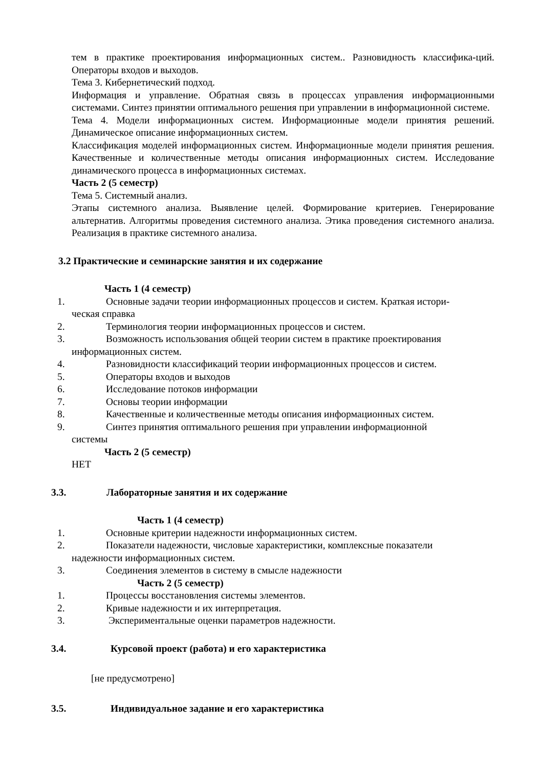тем в практике проектирования информационных систем.. Разновидность классифика-ций. Операторы входов и выходов.
Тема 3. Кибернетический подход.
Информация и управление. Обратная связь в процессах управления информационными системами. Синтез принятии оптимального решения при управлении в информационной системе.
Тема 4. Модели информационных систем. Информационные модели принятия решений. Динамическое описание информационных систем.
Классификация моделей информационных систем. Информационные модели принятия решения. Качественные и количественные методы описания информационных систем. Исследование динамического процесса в информационных системах.
Часть 2 (5 семестр)
Тема 5. Системный анализ.
Этапы системного анализа. Выявление целей. Формирование критериев. Генерирование альтернатив. Алгоритмы проведения системного анализа. Этика проведения системного анализа. Реализация в практике системного анализа.
3.2 Практические и семинарские занятия и их содержание
Часть 1 (4 семестр)
1. Основные задачи теории информационных процессов и систем. Краткая истори-
ческая справка
2. Терминология теории информационных процессов и систем.
3. Возможность использования общей теории систем в практике проектирования
информационных систем.
4. Разновидности классификаций теории информационных процессов и систем.
5. Операторы входов и выходов
6. Исследование потоков информации
7. Основы теории информации
8. Качественные и количественные методы описания информационных систем.
9. Синтез принятия оптимального решения при управлении информационной
системы
Часть 2 (5 семестр)
НЕТ
3.3. Лабораторные занятия и их содержание
Часть 1 (4 семестр)
1. Основные критерии надежности информационных систем.
2. Показатели надежности, числовые характеристики, комплексные показатели
надежности информационных систем.
3. Соединения элементов в систему в смысле надежности
Часть 2 (5 семестр)
1. Процессы восстановления системы элементов.
2. Кривые надежности и их интерпретация.
3. Экспериментальные оценки параметров надежности.
3.4. Курсовой проект (работа) и его характеристика
[не предусмотрено]
3.5. Индивидуальное задание и его характеристика